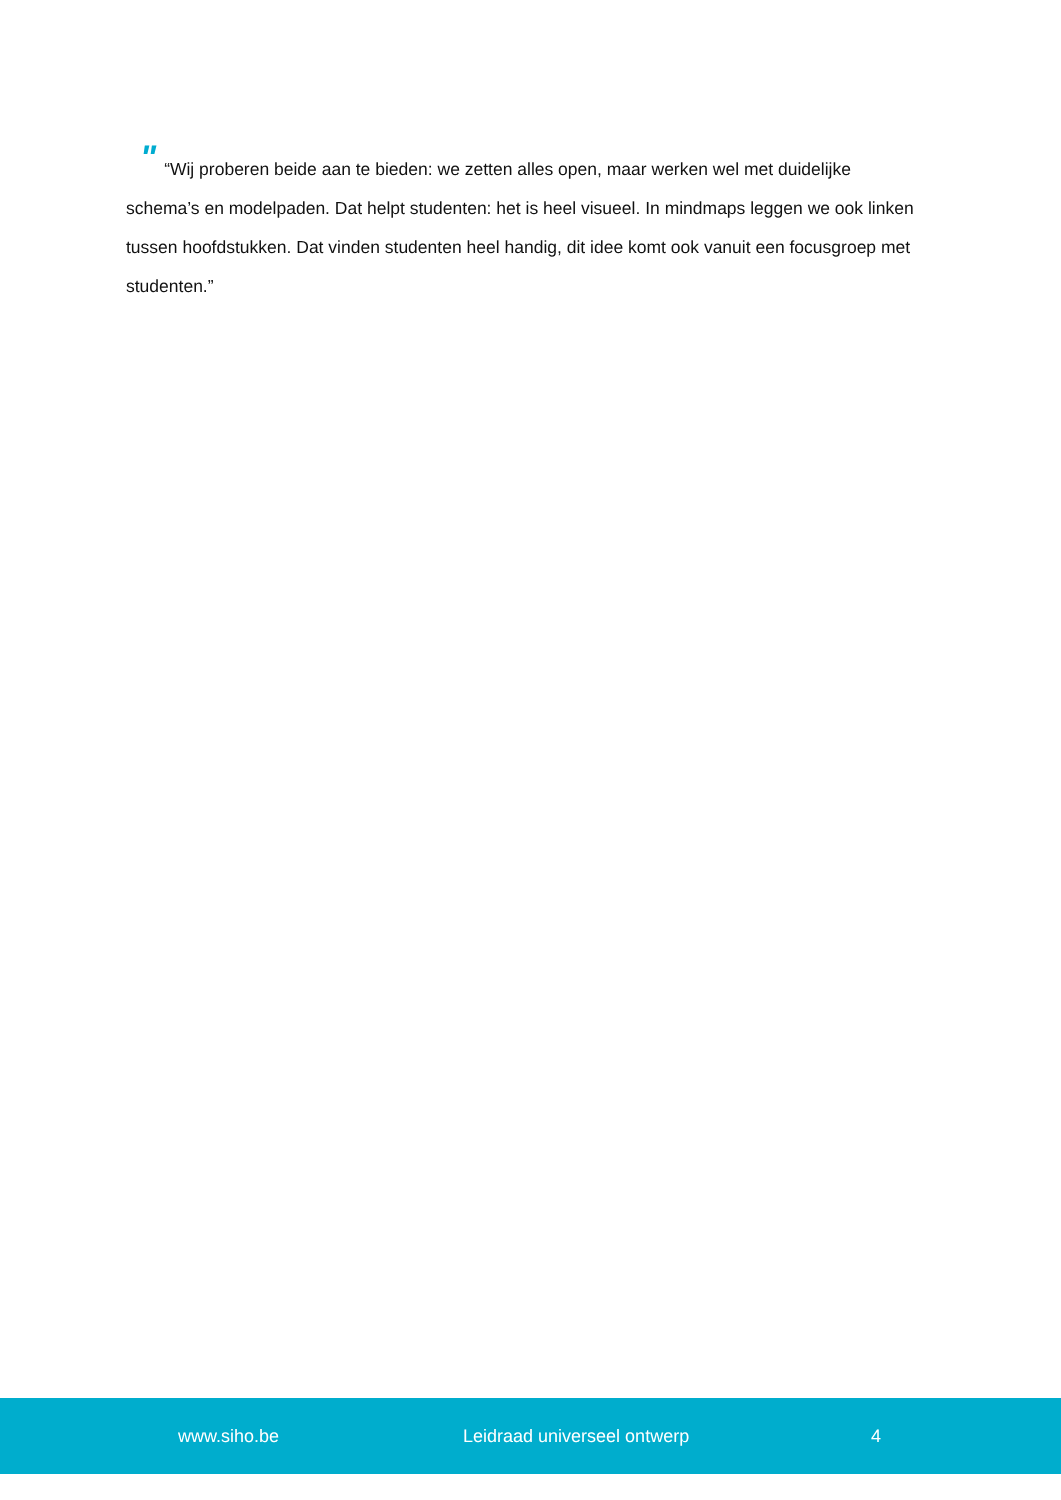" “Wij proberen beide aan te bieden: we zetten alles open, maar werken wel met duidelijke schema’s en modelpaden. Dat helpt studenten: het is heel visueel. In mindmaps leggen we ook linken tussen hoofdstukken. Dat vinden studenten heel handig, dit idee komt ook vanuit een focusgroep met studenten.”
www.siho.be Leidraad universeel ontwerp 4